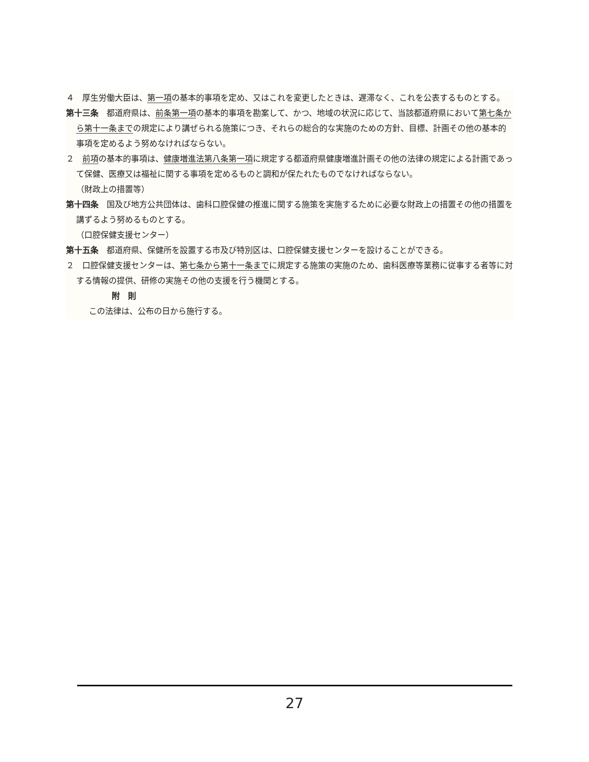４　厚生労働大臣は、第一項の基本的事項を定め、又はこれを変更したときは、遅滞なく、これを公表するものとする。
第十三条　都道府県は、前条第一項の基本的事項を勘案して、かつ、地域の状況に応じて、当該都道府県において第七条から第十一条までの規定により講ぜられる施策につき、それらの総合的な実施のための方針、目標、計画その他の基本的事項を定めるよう努めなければならない。
２　前項の基本的事項は、健康増進法第八条第一項に規定する都道府県健康増進計画その他の法律の規定による計画であって保健、医療又は福祉に関する事項を定めるものと調和が保たれたものでなければならない。
（財政上の措置等）
第十四条　国及び地方公共団体は、歯科口腔保健の推進に関する施策を実施するために必要な財政上の措置その他の措置を講ずるよう努めるものとする。
（口腔保健支援センター）
第十五条　都道府県、保健所を設置する市及び特別区は、口腔保健支援センターを設けることができる。
２　口腔保健支援センターは、第七条から第十一条までに規定する施策の実施のため、歯科医療等業務に従事する者等に対する情報の提供、研修の実施その他の支援を行う機関とする。
附　則
この法律は、公布の日から施行する。
27